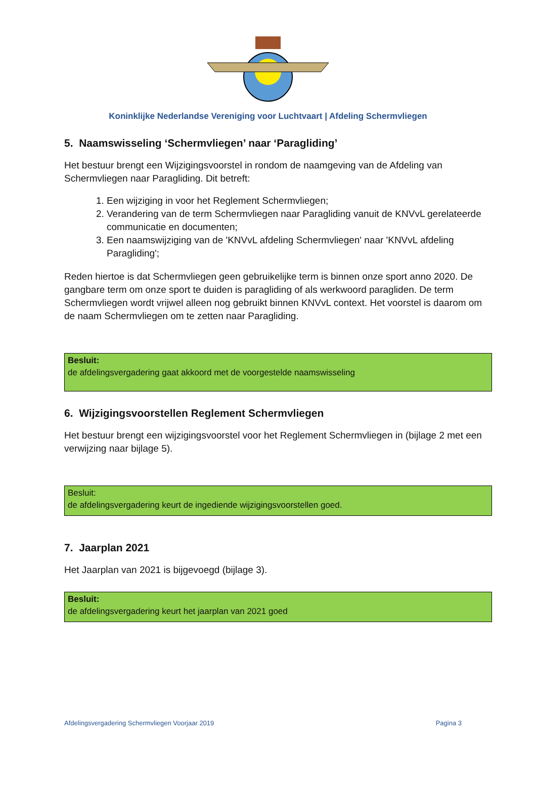Koninklijke Nederlandse Vereniging voor Luchtvaart | Afdeling Schermvliegen
5. Naamswisseling ‘Schermvliegen’ naar ‘Paragliding’
Het bestuur brengt een Wijzigingsvoorstel in rondom de naamgeving van de Afdeling van Schermvliegen naar Paragliding. Dit betreft:
1. Een wijziging in voor het Reglement Schermvliegen;
2. Verandering van de term Schermvliegen naar Paragliding vanuit de KNVvL gerelateerde communicatie en documenten;
3. Een naamswijziging van de 'KNVvL afdeling Schermvliegen' naar 'KNVvL afdeling Paragliding';
Reden hiertoe is dat Schermvliegen geen gebruikelijke term is binnen onze sport anno 2020. De gangbare term om onze sport te duiden is paragliding of als werkwoord paragliden. De term Schermvliegen wordt vrijwel alleen nog gebruikt binnen KNVvL context. Het voorstel is daarom om de naam Schermvliegen om te zetten naar Paragliding.
Besluit:
de afdelingsvergadering gaat akkoord met de voorgestelde naamswisseling
6. Wijzigingsvoorstellen Reglement Schermvliegen
Het bestuur brengt een wijzigingsvoorstel voor het Reglement Schermvliegen in (bijlage 2 met een verwijzing naar bijlage 5).
Besluit:
de afdelingsvergadering keurt de ingediende wijzigingsvoorstellen goed.
7. Jaarplan 2021
Het Jaarplan van 2021 is bijgevoegd (bijlage 3).
Besluit:
de afdelingsvergadering keurt het jaarplan van 2021 goed
Afdelingsvergadering Schermvliegen Voorjaar 2019 Pagina 3